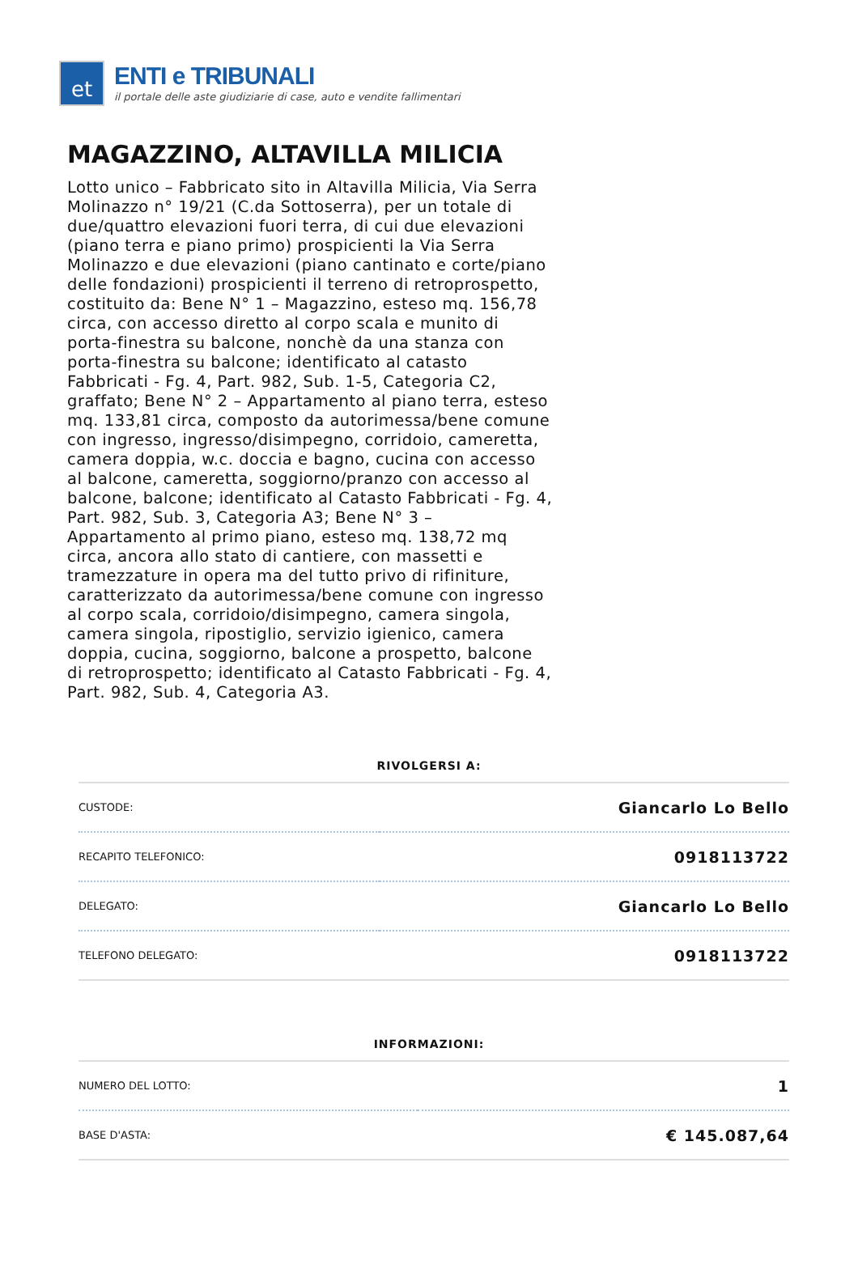et
ENTI e TRIBUNALI
il portale delle aste giudiziarie di case, auto e vendite fallimentari
MAGAZZINO, ALTAVILLA MILICIA
Lotto unico – Fabbricato sito in Altavilla Milicia, Via Serra Molinazzo n° 19/21 (C.da Sottoserra), per un totale di due/quattro elevazioni fuori terra, di cui due elevazioni (piano terra e piano primo) prospicienti la Via Serra Molinazzo e due elevazioni (piano cantinato e corte/piano delle fondazioni) prospicienti il terreno di retroprospetto, costituito da: Bene N° 1 – Magazzino, esteso mq. 156,78 circa, con accesso diretto al corpo scala e munito di porta-finestra su balcone, nonchè da una stanza con porta-finestra su balcone; identificato al catasto Fabbricati - Fg. 4, Part. 982, Sub. 1-5, Categoria C2, graffato; Bene N° 2 – Appartamento al piano terra, esteso mq. 133,81 circa, composto da autorimessa/bene comune con ingresso, ingresso/disimpegno, corridoio, cameretta, camera doppia, w.c. doccia e bagno, cucina con accesso al balcone, cameretta, soggiorno/pranzo con accesso al balcone, balcone; identificato al Catasto Fabbricati - Fg. 4, Part. 982, Sub. 3, Categoria A3; Bene N° 3 – Appartamento al primo piano, esteso mq. 138,72 mq circa, ancora allo stato di cantiere, con massetti e tramezzature in opera ma del tutto privo di rifiniture, caratterizzato da autorimessa/bene comune con ingresso al corpo scala, corridoio/disimpegno, camera singola, camera singola, ripostiglio, servizio igienico, camera doppia, cucina, soggiorno, balcone a prospetto, balcone di retroprospetto; identificato al Catasto Fabbricati - Fg. 4, Part. 982, Sub. 4, Categoria A3.
RIVOLGERSI A:
| CUSTODE: | Giancarlo Lo Bello |
| RECAPITO TELEFONICO: | 0918113722 |
| DELEGATO: | Giancarlo Lo Bello |
| TELEFONO DELEGATO: | 0918113722 |
INFORMAZIONI:
| NUMERO DEL LOTTO: | 1 |
| BASE D'ASTA: | € 145.087,64 |